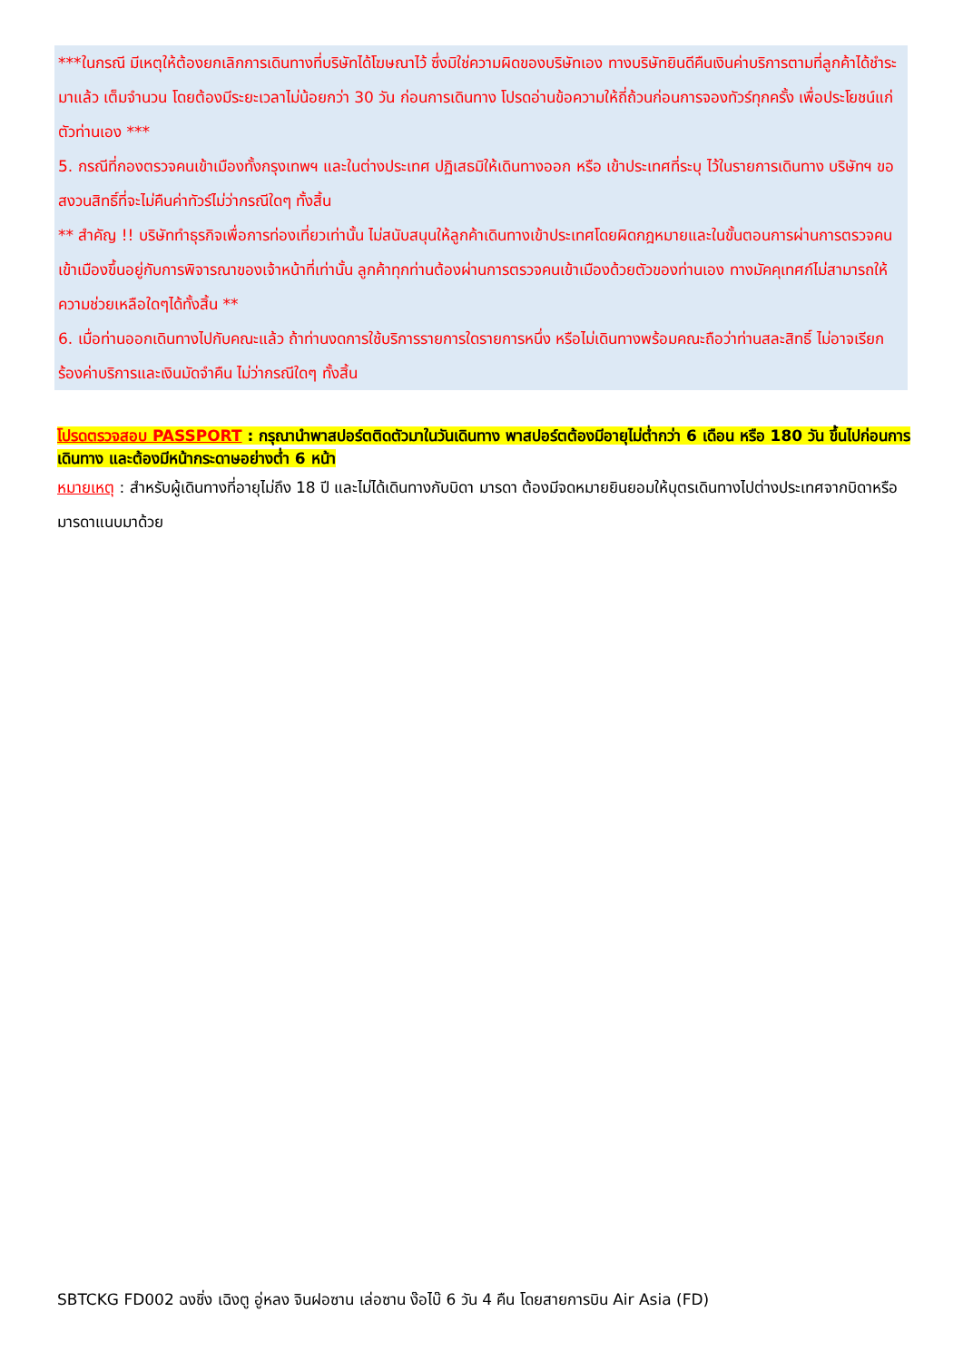***ในกรณี มีเหตุให้ต้องยกเลิกการเดินทางที่บริษัทได้โฆษณาไว้ ซึ่งมิใช่ความผิดของบริษัทเอง ทางบริษัทยินดีคืนเงินค่าบริการตามที่ลูกค้าได้ชำระมาแล้ว เต็มจำนวน โดยต้องมีระยะเวลาไม่น้อยกว่า 30 วัน ก่อนการเดินทาง โปรดอ่านข้อความให้ถี่ถ้วนก่อนการจองทัวร์ทุกครั้ง เพื่อประโยชน์แก่ตัวท่านเอง ***
5. กรณีที่กองตรวจคนเข้าเมืองทั้งกรุงเทพฯ และในต่างประเทศ ปฏิเสธมิให้เดินทางออก หรือ เข้าประเทศที่ระบุ ไว้ในรายการเดินทาง บริษัทฯ ขอสงวนสิทธิ์ที่จะไม่คืนค่าทัวร์ไม่ว่ากรณีใดๆ ทั้งสิ้น
** สำคัญ !! บริษัททำธุรกิจเพื่อการท่องเที่ยวเท่านั้น ไม่สนับสนุนให้ลูกค้าเดินทางเข้าประเทศโดยผิดกฎหมายและในขั้นตอนการผ่านการตรวจคนเข้าเมืองขึ้นอยู่กับการพิจารณาของเจ้าหน้าที่เท่านั้น ลูกค้าทุกท่านต้องผ่านการตรวจคนเข้าเมืองด้วยตัวของท่านเอง ทางมัคคุเทศก์ไม่สามารถให้ความช่วยเหลือใดๆได้ทั้งสิ้น **
6. เมื่อท่านออกเดินทางไปกับคณะแล้ว ถ้าท่านงดการใช้บริการรายการใดรายการหนึ่ง หรือไม่เดินทางพร้อมคณะถือว่าท่านสละสิทธิ์ ไม่อาจเรียกร้องค่าบริการและเงินมัดจำคืน ไม่ว่ากรณีใดๆ ทั้งสิ้น
โปรดตรวจสอบ PASSPORT : กรุณานำพาสปอร์ตติดตัวมาในวันเดินทาง พาสปอร์ตต้องมีอายุไม่ต่ำกว่า 6 เดือน หรือ 180 วัน ขึ้นไปก่อนการเดินทาง และต้องมีหน้ากระดาษอย่างต่ำ 6 หน้า
หมายเหตุ : สำหรับผู้เดินทางที่อายุไม่ถึง 18 ปี และไม่ได้เดินทางกับบิดา มารดา ต้องมีจดหมายยินยอมให้บุตรเดินทางไปต่างประเทศจากบิดาหรือมารดาแนบมาด้วย
SBTCKG FD002 ฉงชิ่ง เฉิงตู อู่หลง จินฝอซาน เล่อซาน ง๊อไบ๊ 6 วัน 4 คืน โดยสายการบิน Air Asia (FD)